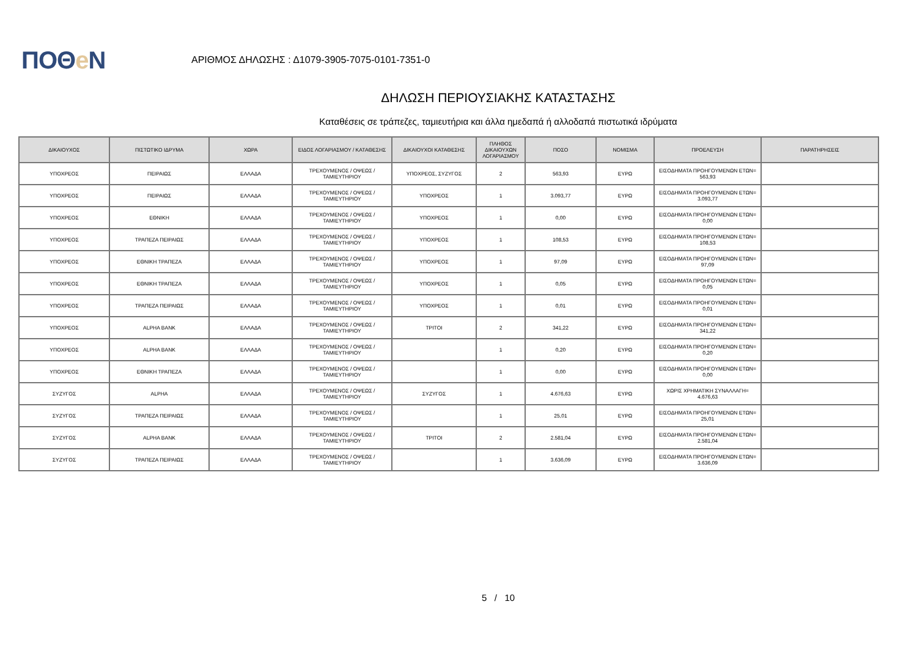ΠΟΘe Ν
ΑΡΙΘΜΟΣ ΔΗΛΩΣΗΣ : Δ1079-3905-7075-0101-7351-0
ΔΗΛΩΣΗ ΠΕΡΙΟΥΣΙΑΚΗΣ ΚΑΤΑΣΤΑΣΗΣ
Καταθέσεις σε τράπεζες, ταμιευτήρια και άλλα ημεδαπά ή αλλοδαπά πιστωτικά ιδρύματα
| ΔΙΚΑΙΟΥΧΟΣ | ΠΙΣΤΩΤΙΚΟ ΙΔΡΥΜΑ | ΧΩΡΑ | ΕΙΔΟΣ ΛΟΓΑΡΙΑΣΜΟΥ / ΚΑΤΑΘΕΣΗΣ | ΔΙΚΑΙΟΥΧΟΙ ΚΑΤΑΘΕΣΗΣ | ΠΛΗΘΟΣ ΔΙΚΑΙΟΥΧΩΝ ΛΟΓΑΡΙΑΣΜΟΥ | ΠΟΣΟ | ΝΟΜΙΣΜΑ | ΠΡΟΕΛΕΥΣΗ | ΠΑΡΑΤΗΡΗΣΕΙΣ |
| --- | --- | --- | --- | --- | --- | --- | --- | --- | --- |
| ΥΠΟΧΡΕΟΣ | ΠΕΙΡΑΙΩΣ | ΕΛΛΑΔΑ | ΤΡΕΧΟΥΜΕΝΟΣ / ΟΨΕΩΣ / ΤΑΜΙΕΥΤΗΡΙΟΥ | ΥΠΟΧΡΕΟΣ, ΣΥΖΥΓΟΣ | 2 | 563,93 | ΕΥΡΩ | ΕΙΣΟΔΗΜΑΤΑ ΠΡΟΗΓΟΥΜΕΝΩΝ ΕΤΩΝ= 563,93 | |
| ΥΠΟΧΡΕΟΣ | ΠΕΙΡΑΙΩΣ | ΕΛΛΑΔΑ | ΤΡΕΧΟΥΜΕΝΟΣ / ΟΨΕΩΣ / ΤΑΜΙΕΥΤΗΡΙΟΥ | ΥΠΟΧΡΕΟΣ | 1 | 3.093,77 | ΕΥΡΩ | ΕΙΣΟΔΗΜΑΤΑ ΠΡΟΗΓΟΥΜΕΝΩΝ ΕΤΩΝ= 3.093,77 | |
| ΥΠΟΧΡΕΟΣ | ΕΘΝΙΚΗ | ΕΛΛΑΔΑ | ΤΡΕΧΟΥΜΕΝΟΣ / ΟΨΕΩΣ / ΤΑΜΙΕΥΤΗΡΙΟΥ | ΥΠΟΧΡΕΟΣ | 1 | 0,00 | ΕΥΡΩ | ΕΙΣΟΔΗΜΑΤΑ ΠΡΟΗΓΟΥΜΕΝΩΝ ΕΤΩΝ= 0,00 | |
| ΥΠΟΧΡΕΟΣ | ΤΡΑΠΕΖΑ ΠΕΙΡΑΙΩΣ | ΕΛΛΑΔΑ | ΤΡΕΧΟΥΜΕΝΟΣ / ΟΨΕΩΣ / ΤΑΜΙΕΥΤΗΡΙΟΥ | ΥΠΟΧΡΕΟΣ | 1 | 108,53 | ΕΥΡΩ | ΕΙΣΟΔΗΜΑΤΑ ΠΡΟΗΓΟΥΜΕΝΩΝ ΕΤΩΝ= 108,53 | |
| ΥΠΟΧΡΕΟΣ | ΕΘΝΙΚΗ ΤΡΑΠΕΖΑ | ΕΛΛΑΔΑ | ΤΡΕΧΟΥΜΕΝΟΣ / ΟΨΕΩΣ / ΤΑΜΙΕΥΤΗΡΙΟΥ | ΥΠΟΧΡΕΟΣ | 1 | 97,09 | ΕΥΡΩ | ΕΙΣΟΔΗΜΑΤΑ ΠΡΟΗΓΟΥΜΕΝΩΝ ΕΤΩΝ= 97,09 | |
| ΥΠΟΧΡΕΟΣ | ΕΘΝΙΚΗ ΤΡΑΠΕΖΑ | ΕΛΛΑΔΑ | ΤΡΕΧΟΥΜΕΝΟΣ / ΟΨΕΩΣ / ΤΑΜΙΕΥΤΗΡΙΟΥ | ΥΠΟΧΡΕΟΣ | 1 | 0,05 | ΕΥΡΩ | ΕΙΣΟΔΗΜΑΤΑ ΠΡΟΗΓΟΥΜΕΝΩΝ ΕΤΩΝ= 0,05 | |
| ΥΠΟΧΡΕΟΣ | ΤΡΑΠΕΖΑ ΠΕΙΡΑΙΩΣ | ΕΛΛΑΔΑ | ΤΡΕΧΟΥΜΕΝΟΣ / ΟΨΕΩΣ / ΤΑΜΙΕΥΤΗΡΙΟΥ | ΥΠΟΧΡΕΟΣ | 1 | 0,01 | ΕΥΡΩ | ΕΙΣΟΔΗΜΑΤΑ ΠΡΟΗΓΟΥΜΕΝΩΝ ΕΤΩΝ= 0,01 | |
| ΥΠΟΧΡΕΟΣ | ALPHA BANK | ΕΛΛΑΔΑ | ΤΡΕΧΟΥΜΕΝΟΣ / ΟΨΕΩΣ / ΤΑΜΙΕΥΤΗΡΙΟΥ | ΤΡΙΤΟΙ | 2 | 341,22 | ΕΥΡΩ | ΕΙΣΟΔΗΜΑΤΑ ΠΡΟΗΓΟΥΜΕΝΩΝ ΕΤΩΝ= 341,22 | |
| ΥΠΟΧΡΕΟΣ | ALPHA BANK | ΕΛΛΑΔΑ | ΤΡΕΧΟΥΜΕΝΟΣ / ΟΨΕΩΣ / ΤΑΜΙΕΥΤΗΡΙΟΥ | | 1 | 0,20 | ΕΥΡΩ | ΕΙΣΟΔΗΜΑΤΑ ΠΡΟΗΓΟΥΜΕΝΩΝ ΕΤΩΝ= 0,20 | |
| ΥΠΟΧΡΕΟΣ | ΕΘΝΙΚΗ ΤΡΑΠΕΖΑ | ΕΛΛΑΔΑ | ΤΡΕΧΟΥΜΕΝΟΣ / ΟΨΕΩΣ / ΤΑΜΙΕΥΤΗΡΙΟΥ | | 1 | 0,00 | ΕΥΡΩ | ΕΙΣΟΔΗΜΑΤΑ ΠΡΟΗΓΟΥΜΕΝΩΝ ΕΤΩΝ= 0,00 | |
| ΣΥΖΥΓΟΣ | ALPHA | ΕΛΛΑΔΑ | ΤΡΕΧΟΥΜΕΝΟΣ / ΟΨΕΩΣ / ΤΑΜΙΕΥΤΗΡΙΟΥ | ΣΥΖΥΓΟΣ | 1 | 4.676,63 | ΕΥΡΩ | ΧΩΡΙΣ ΧΡΗΜΑΤΙΚΗ ΣΥΝΑΛΛΑΓΗ= 4.676,63 | |
| ΣΥΖΥΓΟΣ | ΤΡΑΠΕΖΑ ΠΕΙΡΑΙΩΣ | ΕΛΛΑΔΑ | ΤΡΕΧΟΥΜΕΝΟΣ / ΟΨΕΩΣ / ΤΑΜΙΕΥΤΗΡΙΟΥ | | 1 | 25,01 | ΕΥΡΩ | ΕΙΣΟΔΗΜΑΤΑ ΠΡΟΗΓΟΥΜΕΝΩΝ ΕΤΩΝ= 25,01 | |
| ΣΥΖΥΓΟΣ | ALPHA BANK | ΕΛΛΑΔΑ | ΤΡΕΧΟΥΜΕΝΟΣ / ΟΨΕΩΣ / ΤΑΜΙΕΥΤΗΡΙΟΥ | ΤΡΙΤΟΙ | 2 | 2.581,04 | ΕΥΡΩ | ΕΙΣΟΔΗΜΑΤΑ ΠΡΟΗΓΟΥΜΕΝΩΝ ΕΤΩΝ= 2.581,04 | |
| ΣΥΖΥΓΟΣ | ΤΡΑΠΕΖΑ ΠΕΙΡΑΙΩΣ | ΕΛΛΑΔΑ | ΤΡΕΧΟΥΜΕΝΟΣ / ΟΨΕΩΣ / ΤΑΜΙΕΥΤΗΡΙΟΥ | | 1 | 3.636,09 | ΕΥΡΩ | ΕΙΣΟΔΗΜΑΤΑ ΠΡΟΗΓΟΥΜΕΝΩΝ ΕΤΩΝ= 3.636,09 | |
5 / 10